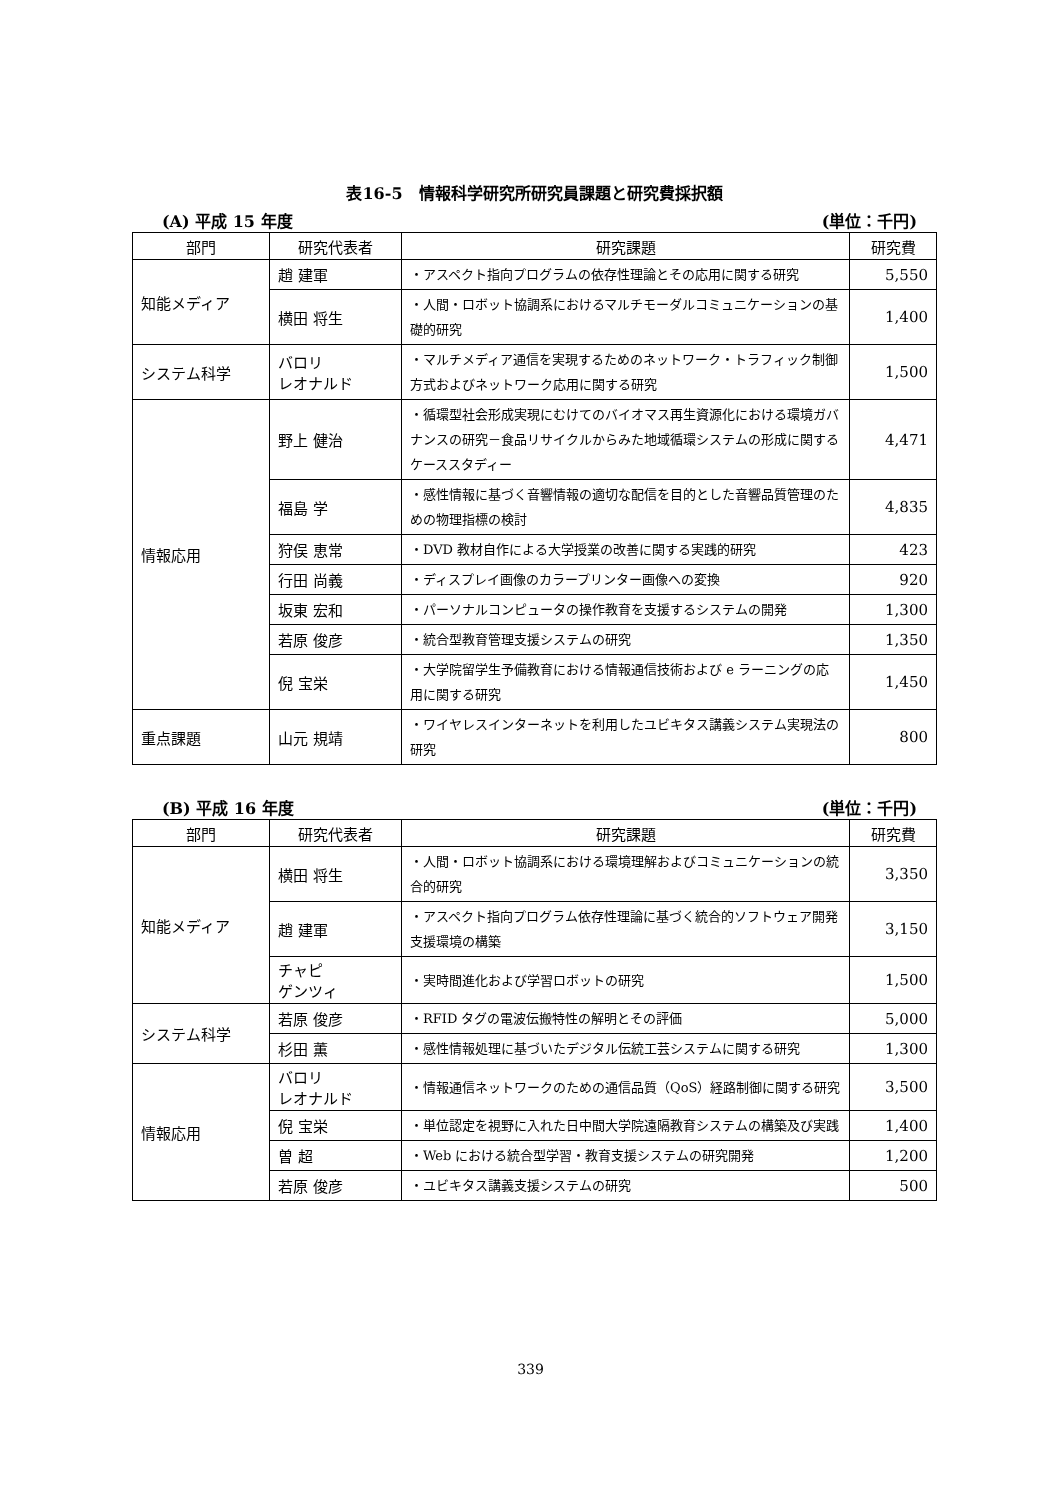表16-5　情報科学研究所研究員課題と研究費採択額
(A) 平成 15 年度 (単位：千円)
| 部門 | 研究代表者 | 研究課題 | 研究費 |
| --- | --- | --- | --- |
| 知能メディア | 趙 建軍 | ・アスペクト指向プログラムの依存性理論とその応用に関する研究 | 5,550 |
| | 横田 将生 | ・人間・ロボット協調系におけるマルチモーダルコミュニケーションの基礎的研究 | 1,400 |
| システム科学 | バロリ レオナルド | ・マルチメディア通信を実現するためのネットワーク・トラフィック制御方式およびネットワーク応用に関する研究 | 1,500 |
| 情報応用 | 野上 健治 | ・循環型社会形成実現にむけてのバイオマス再生資源化における環境ガバナンスの研究－食品リサイクルからみた地域循環システムの形成に関するケーススタディー | 4,471 |
| | 福島 学 | ・感性情報に基づく音響情報の適切な配信を目的とした音響品質管理のための物理指標の検討 | 4,835 |
| | 狩俣 恵常 | ・DVD 教材自作による大学授業の改善に関する実践的研究 | 423 |
| | 行田 尚義 | ・ディスプレイ画像のカラープリンター画像への変換 | 920 |
| | 坂東 宏和 | ・パーソナルコンピュータの操作教育を支援するシステムの開発 | 1,300 |
| | 若原 俊彦 | ・統合型教育管理支援システムの研究 | 1,350 |
| | 倪 宝栄 | ・大学院留学生予備教育における情報通信技術および e ラーニングの応用に関する研究 | 1,450 |
| 重点課題 | 山元 規靖 | ・ワイヤレスインターネットを利用したユビキタス講義システム実現法の研究 | 800 |
(B) 平成 16 年度 (単位：千円)
| 部門 | 研究代表者 | 研究課題 | 研究費 |
| --- | --- | --- | --- |
| 知能メディア | 横田 将生 | ・人間・ロボット協調系における環境理解およびコミュニケーションの統合的研究 | 3,350 |
| | 趙 建軍 | ・アスペクト指向プログラム依存性理論に基づく統合的ソフトウェア開発支援環境の構築 | 3,150 |
| | チャピ ゲンツィ | ・実時間進化および学習ロボットの研究 | 1,500 |
| システム科学 | 若原 俊彦 | ・RFID タグの電波伝搬特性の解明とその評価 | 5,000 |
| | 杉田 薫 | ・感性情報処理に基づいたデジタル伝統工芸システムに関する研究 | 1,300 |
| 情報応用 | バロリ レオナルド | ・情報通信ネットワークのための通信品質（QoS）経路制御に関する研究 | 3,500 |
| | 倪 宝栄 | ・単位認定を視野に入れた日中間大学院遠隔教育システムの構築及び実践 | 1,400 |
| | 曽 超 | ・Web における統合型学習・教育支援システムの研究開発 | 1,200 |
| | 若原 俊彦 | ・ユビキタス講義支援システムの研究 | 500 |
339